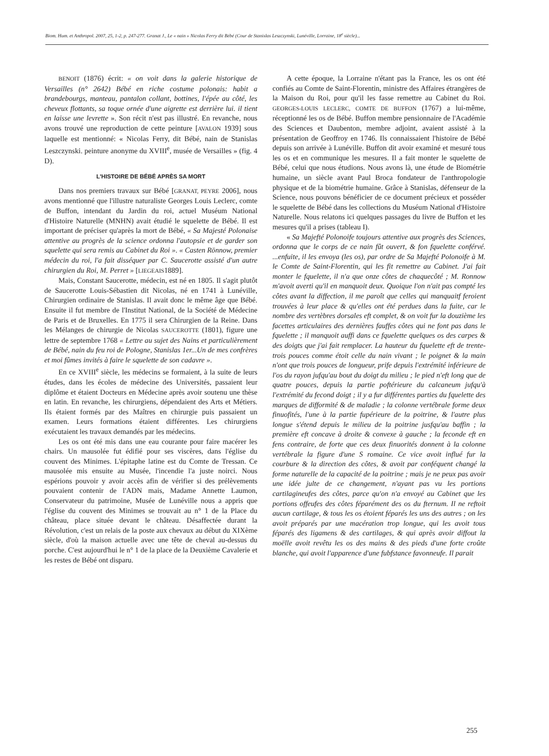Biom. Hum. et Anthropol. 2007, 25, 1-2, p. 247-277. Granat J., Le « nain » Nicolas Ferry dit Bébé (Cour de Stanislas Leszczynski, Lunéville, Lorraine, 18<sup>e</sup> siècle)...
BENOIT (1876) écrit: « on voit dans la galerie historique de Versailles (n° 2642) Bébé en riche costume polonais: habit a brandebourgs, manteau, pantalon collant, bottines, l'épée au côté, les cheveux flottants, sa toque ornée d'une aigrette est derrière lui. il tient en laisse une levrette ». Son récit n'est pas illustré. En revanche, nous avons trouvé une reproduction de cette peinture [AVALON 1939] sous laquelle est mentionné: « Nicolas Ferry, dit Bébé, nain de Stanislas Leszczynski. peinture anonyme du XVIII<sup>e</sup>, musée de Versailles » (fig. 4 D).
L'HISTOIRE DE BÉBÉ APRÈS SA MORT
Dans nos premiers travaux sur Bébé [GRANAT, PEYRE 2006], nous avons mentionné que l'illustre naturaliste Georges Louis Leclerc, comte de Buffon, intendant du Jardin du roi, actuel Muséum National d'Histoire Naturelle (MNHN) avait étudié le squelette de Bébé. Il est important de préciser qu'après la mort de Bébé, « Sa Majesté Polonaise attentive au progrès de la science ordonna l'autopsie et de garder son squelette qui sera remis au Cabinet du Roi ». « Casten Rönnow, premier médecin du roi, l'a fait disséquer par C. Saucerotte assisté d'un autre chirurgien du Roi, M. Perret » [LIEGEAIS1889].
Mais, Constant Saucerotte, médecin, est né en 1805. Il s'agit plutôt de Saucerotte Louis-Sébastien dit Nicolas, né en 1741 à Lunéville, Chirurgien ordinaire de Stanislas. Il avait donc le même âge que Bébé. Ensuite il fut membre de l'Institut National, de la Société de Médecine de Paris et de Bruxelles. En 1775 il sera Chirurgien de la Reine. Dans les Mélanges de chirurgie de Nicolas SAUCEROTTE (1801), figure une lettre de septembre 1768 « Lettre au sujet des Nains et particulièrement de Bébé, nain du feu roi de Pologne, Stanislas 1er...Un de mes confrères et moi fûmes invités à faire le squelette de son cadavre ».
En ce XVIII<sup>e</sup> siècle, les médecins se formaient, à la suite de leurs études, dans les écoles de médecine des Universités, passaient leur diplôme et étaient Docteurs en Médecine après avoir soutenu une thèse en latin. En revanche, les chirurgiens, dépendaient des Arts et Métiers. Ils étaient formés par des Maîtres en chirurgie puis passaient un examen. Leurs formations étaient différentes. Les chirurgiens exécutaient les travaux demandés par les médecins.
Les os ont été mis dans une eau courante pour faire macérer les chairs. Un mausolée fut édifié pour ses viscères, dans l'église du couvent des Minimes. L'épitaphe latine est du Comte de Tressan. Ce mausolée mis ensuite au Musée, l'incendie l'a juste noirci. Nous espérions pouvoir y avoir accès afin de vérifier si des prélèvements pouvaient contenir de l'ADN mais, Madame Annette Laumon, Conservateur du patrimoine, Musée de Lunéville nous a appris que l'église du couvent des Minimes se trouvait au n° 1 de la Place du château, place située devant le château. Désaffectée durant la Révolution, c'est un relais de la poste aux chevaux au début du XIXème siècle, d'où la maison actuelle avec une tête de cheval au-dessus du porche. C'est aujourd'hui le n° 1 de la place de la Deuxième Cavalerie et les restes de Bébé ont disparu.
A cette époque, la Lorraine n'étant pas la France, les os ont été confiés au Comte de Saint-Florentin, ministre des Affaires étrangères de la Maison du Roi, pour qu'il les fasse remettre au Cabinet du Roi. GEORGES-LOUIS LECLERC, COMTE DE BUFFON (1767) a lui-même, réceptionné les os de Bébé. Buffon membre pensionnaire de l'Académie des Sciences et Daubenton, membre adjoint, avaient assisté à la présentation de Geoffroy en 1746. Ils connaissaient l'histoire de Bébé depuis son arrivée à Lunéville. Buffon dit avoir examiné et mesuré tous les os et en communique les mesures. Il a fait monter le squelette de Bébé, celui que nous étudions. Nous avons là, une étude de Biométrie humaine, un siècle avant Paul Broca fondateur de l'anthropologie physique et de la biométrie humaine. Grâce à Stanislas, défenseur de la Science, nous pouvons bénéficier de ce document précieux et posséder le squelette de Bébé dans les collections du Muséum National d'Histoire Naturelle. Nous relatons ici quelques passages du livre de Buffon et les mesures qu'il a prises (tableau I).
« Sa Majefté Polonoife toujours attentive aux progrès des Sciences, ordonna que le corps de ce nain fût ouvert, & fon fquelette conférvé. ...enfuite, il les envoya (les os), par ordre de Sa Majefté Polonoife à M. le Comte de Saint-Florentin, qui les fit remettre au Cabinet. J'ai fait monter le fquelette, il n'a que onze côtes de chaquecôté ; M. Ronnow m'avoit averti qu'il en manquoit deux. Quoique l'on n'ait pas compté les côtes avant la diffection, il me paroît que celles qui manquaitf feroient trouvées à leur place & qu'elles ont été perdues dans la fuite, car le nombre des vertèbres dorsales eft complet, & on voit fur la douzième les facettes articulaires des dernières fauffes côtes qui ne font pas dans le fquelette ; il manquoit auffi dans ce fquelette quelques os des carpes & des doigts que j'ai fait remplacer. La hauteur du fquelette eft de trente-trois pouces comme étoit celle du nain vivant ; le poignet & la main n'ont que trois pouces de longueur, prife depuis l'extrémité inférieure de l'os du rayon jufqu'au bout du doigt du milieu ; le pied n'eft long que de quatre pouces, depuis la partie poftérieure du calcaneum jufqu'à l'extrémité du fecond doigt ; il y a fur différentes parties du fquelette des marques de difformité & de maladie ; la colonne vertébrale forme deux finuofités, l'une à la partie fupérieure de la poitrine, & l'autre plus longue s'étend depuis le milieu de la poitrine jusfqu'au baffin ; la première eft concave à droite & convexe à gauche ; la feconde eft en fens contraire, de forte que ces deux finuorités donnent à la colonne vertébrale la figure d'une S romaine. Ce vice avoit influé fur la courbure & la direction des côtes, & avoit par conféquent changé la forme naturelle de la capacité de la poitrine ; mais je ne peux pas avoir une idée julte de ce changement, n'ayant pas vu les portions cartilagineufes des côtes, parce qu'on n'a envoyé au Cabinet que les portions offeufes des côtes féparément des os du fternum. Il ne reftoit aucun cartilage, & tous les os étoient féparés les uns des autres ; on les avoit préparés par une macération trop longue, qui les avoit tous féparés des ligamens & des cartilages, & qui après avoir diffout la moëlle avoit revêtu les os des mains & des pieds d'une forte croûte blanche, qui avoit l'apparence d'une fubfstance favonneufe. Il parait
255